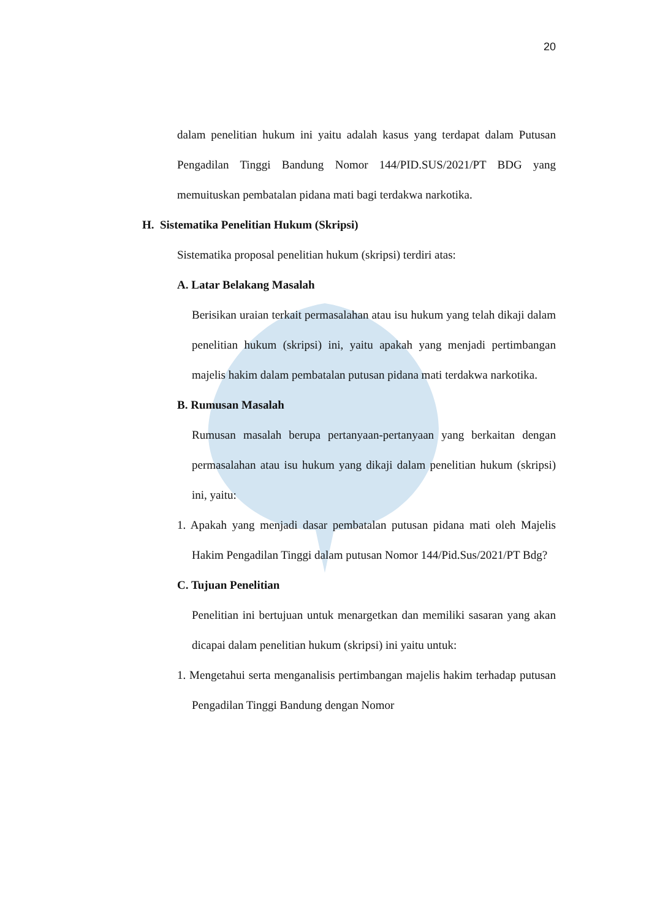20
dalam penelitian hukum ini yaitu adalah kasus yang terdapat dalam Putusan Pengadilan Tinggi Bandung Nomor 144/PID.SUS/2021/PT BDG yang memuituskan pembatalan pidana mati bagi terdakwa narkotika.
H. Sistematika Penelitian Hukum (Skripsi)
Sistematika proposal penelitian hukum (skripsi) terdiri atas:
A. Latar Belakang Masalah
Berisikan uraian terkait permasalahan atau isu hukum yang telah dikaji dalam penelitian hukum (skripsi) ini, yaitu apakah yang menjadi pertimbangan majelis hakim dalam pembatalan putusan pidana mati terdakwa narkotika.
B. Rumusan Masalah
Rumusan masalah berupa pertanyaan-pertanyaan yang berkaitan dengan permasalahan atau isu hukum yang dikaji dalam penelitian hukum (skripsi) ini, yaitu:
1. Apakah yang menjadi dasar pembatalan putusan pidana mati oleh Majelis Hakim Pengadilan Tinggi dalam putusan Nomor 144/Pid.Sus/2021/PT Bdg?
C. Tujuan Penelitian
Penelitian ini bertujuan untuk menargetkan dan memiliki sasaran yang akan dicapai dalam penelitian hukum (skripsi) ini yaitu untuk:
1. Mengetahui serta menganalisis pertimbangan majelis hakim terhadap putusan Pengadilan Tinggi Bandung dengan Nomor